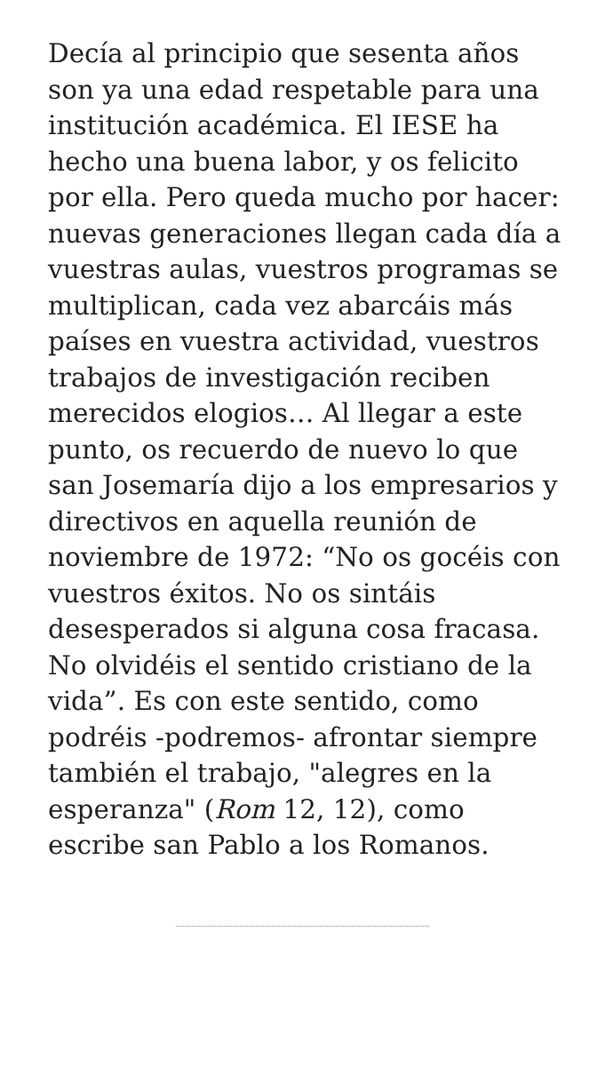Decía al principio que sesenta años son ya una edad respetable para una institución académica. El IESE ha hecho una buena labor, y os felicito por ella. Pero queda mucho por hacer: nuevas generaciones llegan cada día a vuestras aulas, vuestros programas se multiplican, cada vez abarcáis más países en vuestra actividad, vuestros trabajos de investigación reciben merecidos elogios… Al llegar a este punto, os recuerdo de nuevo lo que san Josemaría dijo a los empresarios y directivos en aquella reunión de noviembre de 1972: “No os gocéis con vuestros éxitos. No os sintáis desesperados si alguna cosa fracasa. No olvidéis el sentido cristiano de la vida”. Es con este sentido, como podréis -podremos- afrontar siempre también el trabajo, "alegres en la esperanza" (Rom 12, 12), como escribe san Pablo a los Romanos.